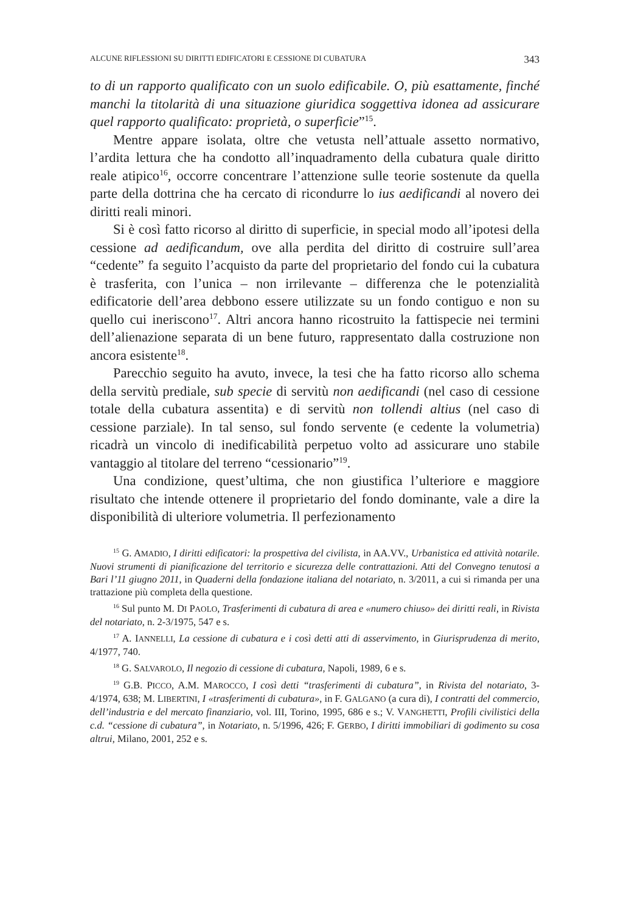ALCUNE RIFLESSIONI SU DIRITTI EDIFICATORI E CESSIONE DI CUBATURA 343
to di un rapporto qualificato con un suolo edificabile. O, più esattamente, finché manchi la titolarità di una situazione giuridica soggettiva idonea ad assicurare quel rapporto qualificato: proprietà, o superficie”<sup>15</sup>.
Mentre appare isolata, oltre che vetusta nell’attuale assetto normativo, l’ardita lettura che ha condotto all’inquadramento della cubatura quale diritto reale atipico<sup>16</sup>, occorre concentrare l’attenzione sulle teorie sostenute da quella parte della dottrina che ha cercato di ricondurre lo ius aedificandi al novero dei diritti reali minori.
Si è così fatto ricorso al diritto di superficie, in special modo all’ipotesi della cessione ad aedificandum, ove alla perdita del diritto di costruire sull’area “cedente” fa seguito l’acquisto da parte del proprietario del fondo cui la cubatura è trasferita, con l’unica – non irrilevante – differenza che le potenzialità edificatorie dell’area debbono essere utilizzate su un fondo contiguo e non su quello cui ineriscono<sup>17</sup>. Altri ancora hanno ricostruito la fattispecie nei termini dell’alienazione separata di un bene futuro, rappresentato dalla costruzione non ancora esistente<sup>18</sup>.
Parecchio seguito ha avuto, invece, la tesi che ha fatto ricorso allo schema della servitù prediale, sub specie di servitù non aedificandi (nel caso di cessione totale della cubatura assentita) e di servitù non tollendi altius (nel caso di cessione parziale). In tal senso, sul fondo servente (e cedente la volumetria) ricadrà un vincolo di inedificabilità perpetuo volto ad assicurare uno stabile vantaggio al titolare del terreno “cessionario”<sup>19</sup>.
Una condizione, quest’ultima, che non giustifica l’ulteriore e maggiore risultato che intende ottenere il proprietario del fondo dominante, vale a dire la disponibilità di ulteriore volumetria. Il perfezionamento
<sup>15</sup> G. AMADIO, I diritti edificatori: la prospettiva del civilista, in AA.VV., Urbanistica ed attività notarile. Nuovi strumenti di pianificazione del territorio e sicurezza delle contrattazioni. Atti del Convegno tenutosi a Bari l’11 giugno 2011, in Quaderni della fondazione italiana del notariato, n. 3/2011, a cui si rimanda per una trattazione più completa della questione.
<sup>16</sup> Sul punto M. DI PAOLO, Trasferimenti di cubatura di area e «numero chiuso» dei diritti reali, in Rivista del notariato, n. 2-3/1975, 547 e s.
<sup>17</sup> A. IANNELLI, La cessione di cubatura e i così detti atti di asservimento, in Giurisprudenza di merito, 4/1977, 740.
<sup>18</sup> G. SALVAROLO, Il negozio di cessione di cubatura, Napoli, 1989, 6 e s.
<sup>19</sup> G.B. PICCO, A.M. MAROCCO, I così detti “trasferimenti di cubatura”, in Rivista del notariato, 3-4/1974, 638; M. LIBERTINI, I «trasferimenti di cubatura», in F. GALGANO (a cura di), I contratti del commercio, dell’industria e del mercato finanziario, vol. III, Torino, 1995, 686 e s.; V. VANGHETTI, Profili civilistici della c.d. “cessione di cubatura”, in Notariato, n. 5/1996, 426; F. GERBO, I diritti immobiliari di godimento su cosa altrui, Milano, 2001, 252 e s.